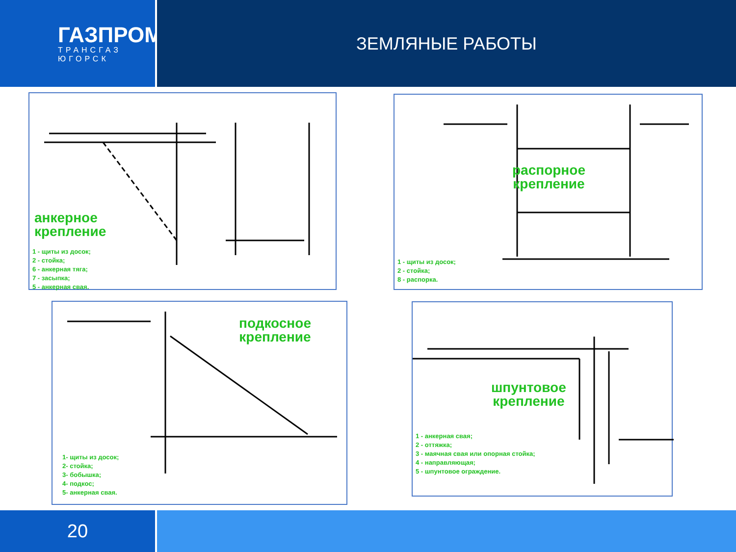ГАЗПРОМ
ТРАНСГАЗ
ЮГОРСК
ЗЕМЛЯНЫЕ РАБОТЫ
анкерное
крепление
1 - щиты из досок;
2 - стойка;
6 - анкерная тяга;
7 - засыпка;
5 - анкерная свая.
распорное
крепление
1 - щиты из досок;
2 - стойка;
8 - распорка.
подкосное
крепление
1- щиты из досок;
2- стойка;
3- бобышка;
4- подкос;
5- анкерная свая.
шпунтовое
крепление
1 - анкерная свая;
2 - оттяжка;
3 - маячная свая или опорная стойка;
4 - направляющая;
5 - шпунтовое ограждение.
20